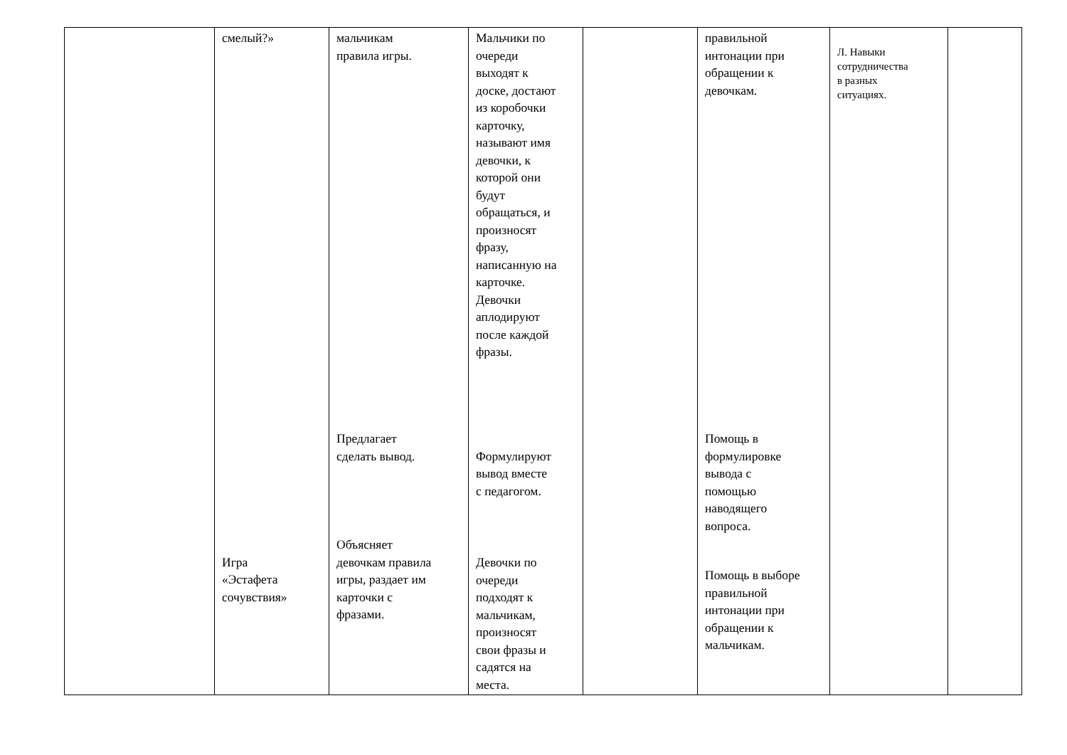| | смелый?» Игра «Эстафета сочувствия» | мальчикам правила игры. Предлагает сделать вывод. Объясняет девочкам правила игры, раздает им карточки с фразами. | Мальчики по очереди выходят к доске, достают из коробочки карточку, называют имя девочки, к которой они будут обращаться, и произносят фразу, написанную на карточке. Девочки аплодируют после каждой фразы. Формулируют вывод вместе с педагогом. Девочки по очереди подходят к мальчикам, произносят свои фразы и садятся на места. | | правильной интонации при обращении к девочкам. Помощь в формулировке вывода с помощью наводящего вопроса. Помощь в выборе правильной интонации при обращении к мальчикам. | Л. Навыки сотрудничества в разных ситуациях. | |